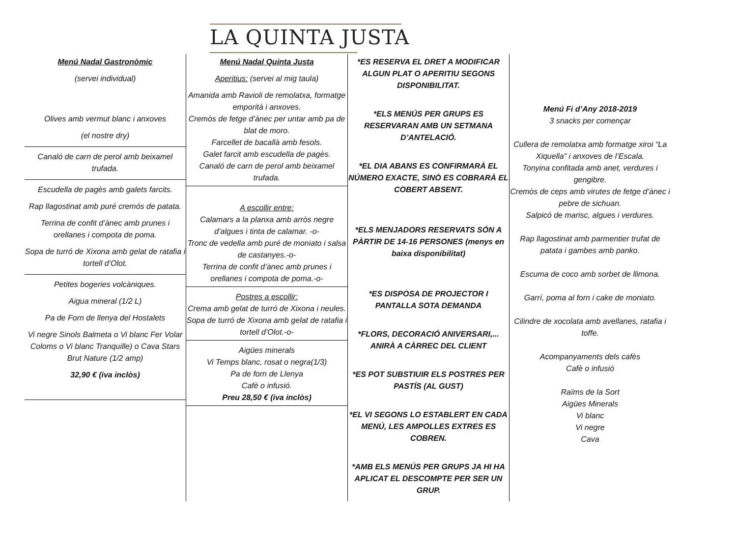LA QUINTA JUSTA
Menú Nadal Gastronòmic
(servei individual)
Olives amb vermut blanc i anxoves
(el nostre dry)
Canaló de carn de perol amb beixamel trufada.
Escudella de pagès amb galets farcits.
Rap llagostinat amb puré cremós de patata.
Terrina de confit d’ànec amb prunes i orellanes i compota de poma.
Sopa de turró de Xixona amb gelat de ratafia i tortell d’Olot.
Petites bogeries volcàniques.
Aigua mineral (1/2 L)
Pa de Forn de llenya del Hostalets
Vi negre Sinols Balmeta o Vi blanc Fer Volar Coloms o Vi blanc Tranquille) o Cava Stars Brut Nature (1/2 amp)
32,90 € (iva inclòs)
Menú Nadal Quinta Justa
Aperitius: (servei al mig taula)
Amanida amb Ravioli de remolatxa, formatge emporità i anxoves.
Cremòs de fetge d’ànec per untar amb pa de blat de moro.
Farcellet de bacallà amb fesols.
Galet farcit amb escudella de pagès.
Canaló de carn de perol amb beixamel trufada.
A escollir entre:
Calamars a la planxa amb arròs negre d’algues i tinta de calamar. -o-
Tronc de vedella amb puré de moniato i salsa de castanyes.-o-
Terrina de confit d’ànec amb prunes i orellanes i compota de poma.-o-
Postres a escollir:
Crema amb gelat de turró de Xixona i neules.
Sopa de turró de Xixona amb gelat de ratafia i tortell d’Olot.-o-
Aigües minerals
Vi Temps blanc, rosat o negra(1/3)
Pa de forn de Llenya
Cafè o infusió.
Preu 28,50 € (iva inclòs)
*ES RESERVA EL DRET A MODIFICAR ALGUN PLAT O APERITIU SEGONS DISPONIBILITAT.
*ELS MENÚS PER GRUPS ES RESERVARAN AMB UN SETMANA D’ANTELACIÓ.
*EL DIA ABANS ES CONFIRMARÀ EL NÚMERO EXACTE, SINÒ ES COBRARÀ EL COBERT ABSENT.
*ELS MENJADORS RESERVATS SÓN A PÀRTIR DE 14-16 PERSONES (menys en baixa disponibilitat)
*ES DISPOSA DE PROJECTOR I PANTALLA SOTA DEMANDA
*FLORS, DECORACIÓ ANIVERSARI,... ANIRÀ A CÀRREC DEL CLIENT
*ES POT SUBSTIUIR ELS POSTRES PER PASTÍS (AL GUST)
*EL VI SEGONS LO ESTABLERT EN CADA MENÚ, LES AMPOLLES EXTRES ES COBREN.
*AMB ELS MENÚS PER GRUPS JA HI HA APLICAT EL DESCOMPTE PER SER UN GRUP.
Menú Fi d’Any 2018-2019
3 snacks per començar
Cullera de remolatxa amb formatge xiroi “La Xiquella” i anxoves de l’Escala.
Tonyina confitada amb anet, verdures i gengibre.
Cremòs de ceps amb virutes de fetge d’ànec i pebre de sichuan.
Salpicó de marisc, algues i verdures.
Rap llagostinat amb parmentier trufat de patata i gambes amb panko.
Escuma de coco amb sorbet de llimona.
Garrí, poma al forn i cake de moniato.
Cilindre de xocolata amb avellanes, ratafia i toffe.
Acompanyaments dels cafès
Cafè o infusió
Raïms de la Sort
Aigües Minerals
Vi blanc
Vi negre
Cava